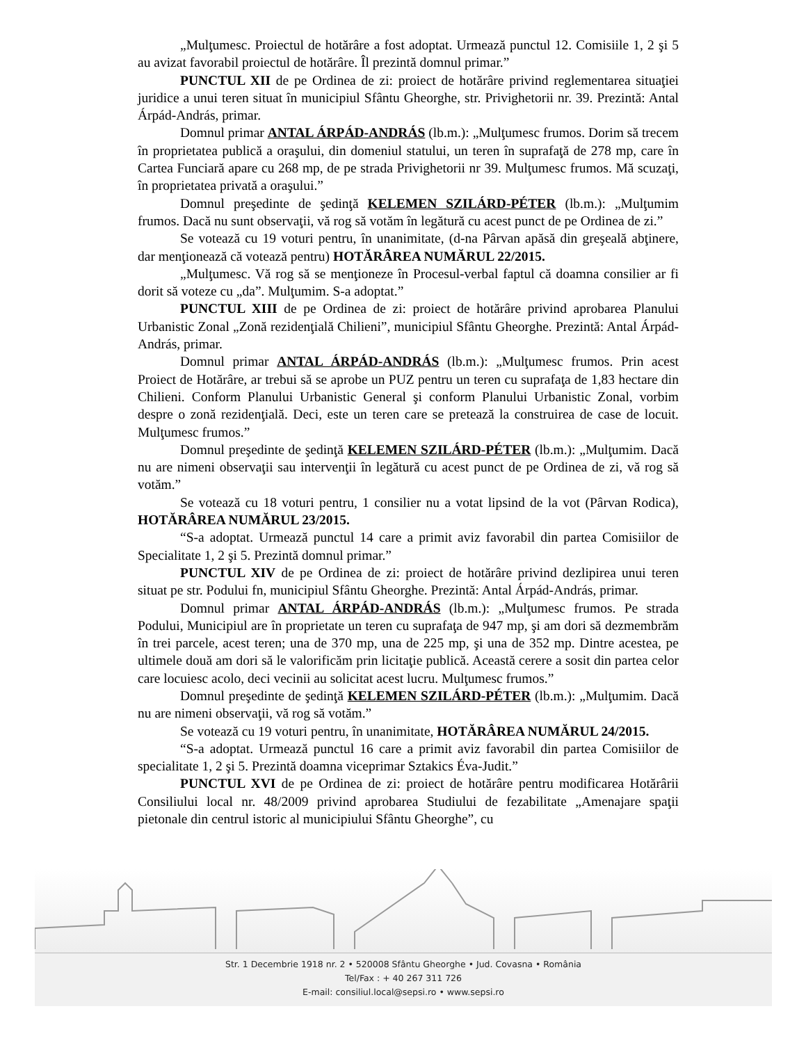„Mulţumesc. Proiectul de hotărâre a fost adoptat. Urmează punctul 12. Comisiile 1, 2 şi 5 au avizat favorabil proiectul de hotărâre. Îl prezintă domnul primar.”
PUNCTUL XII de pe Ordinea de zi: proiect de hotărâre privind reglementarea situaţiei juridice a unui teren situat în municipiul Sfântu Gheorghe, str. Privighetorii nr. 39. Prezintă: Antal Árpád-András, primar.
Domnul primar ANTAL ÁRPÁD-ANDRÁS (lb.m.): „Mulţumesc frumos. Dorim să trecem în proprietatea publică a oraşului, din domeniul statului, un teren în suprafaţă de 278 mp, care în Cartea Funciară apare cu 268 mp, de pe strada Privighetorii nr 39. Mulţumesc frumos. Mă scuzaţi, în proprietatea privată a oraşului.”
Domnul preşedinte de şedinţă KELEMEN SZILÁRD-PÉTER (lb.m.): „Mulţumim frumos. Dacă nu sunt observaţii, vă rog să votăm în legătură cu acest punct de pe Ordinea de zi.”
Se votează cu 19 voturi pentru, în unanimitate, (d-na Pârvan apăsă din greşeală abţinere, dar menţionează că votează pentru) HOTĂRÂREA NUMĂRUL 22/2015.
„Mulţumesc. Vă rog să se menţioneze în Procesul-verbal faptul că doamna consilier ar fi dorit să voteze cu „da”. Mulţumim. S-a adoptat.”
PUNCTUL XIII de pe Ordinea de zi: proiect de hotărâre privind aprobarea Planului Urbanistic Zonal „Zonă rezidenţială Chilieni”, municipiul Sfântu Gheorghe. Prezintă: Antal Árpád-András, primar.
Domnul primar ANTAL ÁRPÁD-ANDRÁS (lb.m.): „Mulţumesc frumos. Prin acest Proiect de Hotărâre, ar trebui să se aprobe un PUZ pentru un teren cu suprafaţa de 1,83 hectare din Chilieni. Conform Planului Urbanistic General şi conform Planului Urbanistic Zonal, vorbim despre o zonă rezidenţială. Deci, este un teren care se pretează la construirea de case de locuit. Mulţumesc frumos.”
Domnul preşedinte de şedinţă KELEMEN SZILÁRD-PÉTER (lb.m.): „Mulţumim. Dacă nu are nimeni observaţii sau intervenţii în legătură cu acest punct de pe Ordinea de zi, vă rog să votăm.”
Se votează cu 18 voturi pentru, 1 consilier nu a votat lipsind de la vot (Pârvan Rodica), HOTĂRÂREA NUMĂRUL 23/2015.
“S-a adoptat. Urmează punctul 14 care a primit aviz favorabil din partea Comisiilor de Specialitate 1, 2 şi 5. Prezintă domnul primar.”
PUNCTUL XIV de pe Ordinea de zi: proiect de hotărâre privind dezlipirea unui teren situat pe str. Podului fn, municipiul Sfântu Gheorghe. Prezintă: Antal Árpád-András, primar.
Domnul primar ANTAL ÁRPÁD-ANDRÁS (lb.m.): „Mulţumesc frumos. Pe strada Podului, Municipiul are în proprietate un teren cu suprafaţa de 947 mp, şi am dori să dezmembrăm în trei parcele, acest teren; una de 370 mp, una de 225 mp, şi una de 352 mp. Dintre acestea, pe ultimele două am dori să le valorificăm prin licitaţie publică. Această cerere a sosit din partea celor care locuiesc acolo, deci vecinii au solicitat acest lucru. Mulţumesc frumos.”
Domnul preşedinte de şedinţă KELEMEN SZILÁRD-PÉTER (lb.m.): „Mulţumim. Dacă nu are nimeni observaţii, vă rog să votăm.”
Se votează cu 19 voturi pentru, în unanimitate, HOTĂRÂREA NUMĂRUL 24/2015.
“S-a adoptat. Urmează punctul 16 care a primit aviz favorabil din partea Comisiilor de specialitate 1, 2 şi 5. Prezintă doamna viceprimar Sztakics Éva-Judit.”
PUNCTUL XVI de pe Ordinea de zi: proiect de hotărâre pentru modificarea Hotărârii Consiliului local nr. 48/2009 privind aprobarea Studiului de fezabilitate „Amenajare spaţii pietonale din centrul istoric al municipiului Sfântu Gheorghe”, cu
Str. 1 Decembrie 1918 nr. 2 • 520008 Sfântu Gheorghe • Jud. Covasna • România
Tel/Fax : + 40 267 311 726
E-mail: consiliul.local@sepsi.ro • www.sepsi.ro